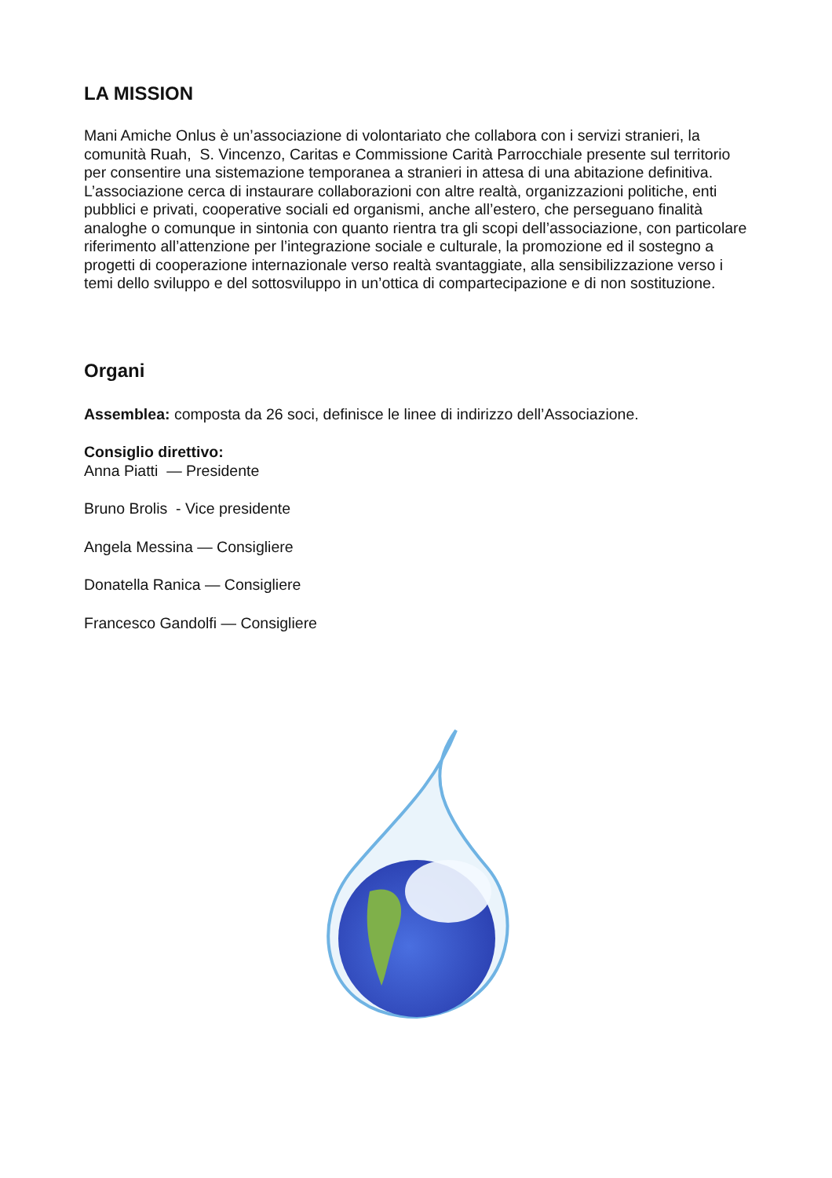LA MISSION
Mani Amiche Onlus è un’associazione di volontariato che collabora con i servizi stranieri, la comunità Ruah, S. Vincenzo, Caritas e Commissione Carità Parrocchiale presente sul territorio per consentire una sistemazione temporanea a stranieri in attesa di una abitazione definitiva. L’associazione cerca di instaurare collaborazioni con altre realtà, organizzazioni politiche, enti pubblici e privati, cooperative sociali ed organismi, anche all’estero, che perseguano finalità analoghe o comunque in sintonia con quanto rientra tra gli scopi dell’associazione, con particolare riferimento all’attenzione per l’integrazione sociale e culturale, la promozione ed il sostegno a progetti di cooperazione internazionale verso realtà svantaggiate, alla sensibilizzazione verso i temi dello sviluppo e del sottosviluppo in un’ottica di compartecipazione e di non sostituzione.
Organi
Assemblea: composta da 26 soci, definisce le linee di indirizzo dell’Associazione.
Consiglio direttivo:
Anna Piatti — Presidente
Bruno Brolis - Vice presidente
Angela Messina — Consigliere
Donatella Ranica — Consigliere
Francesco Gandolfi — Consigliere